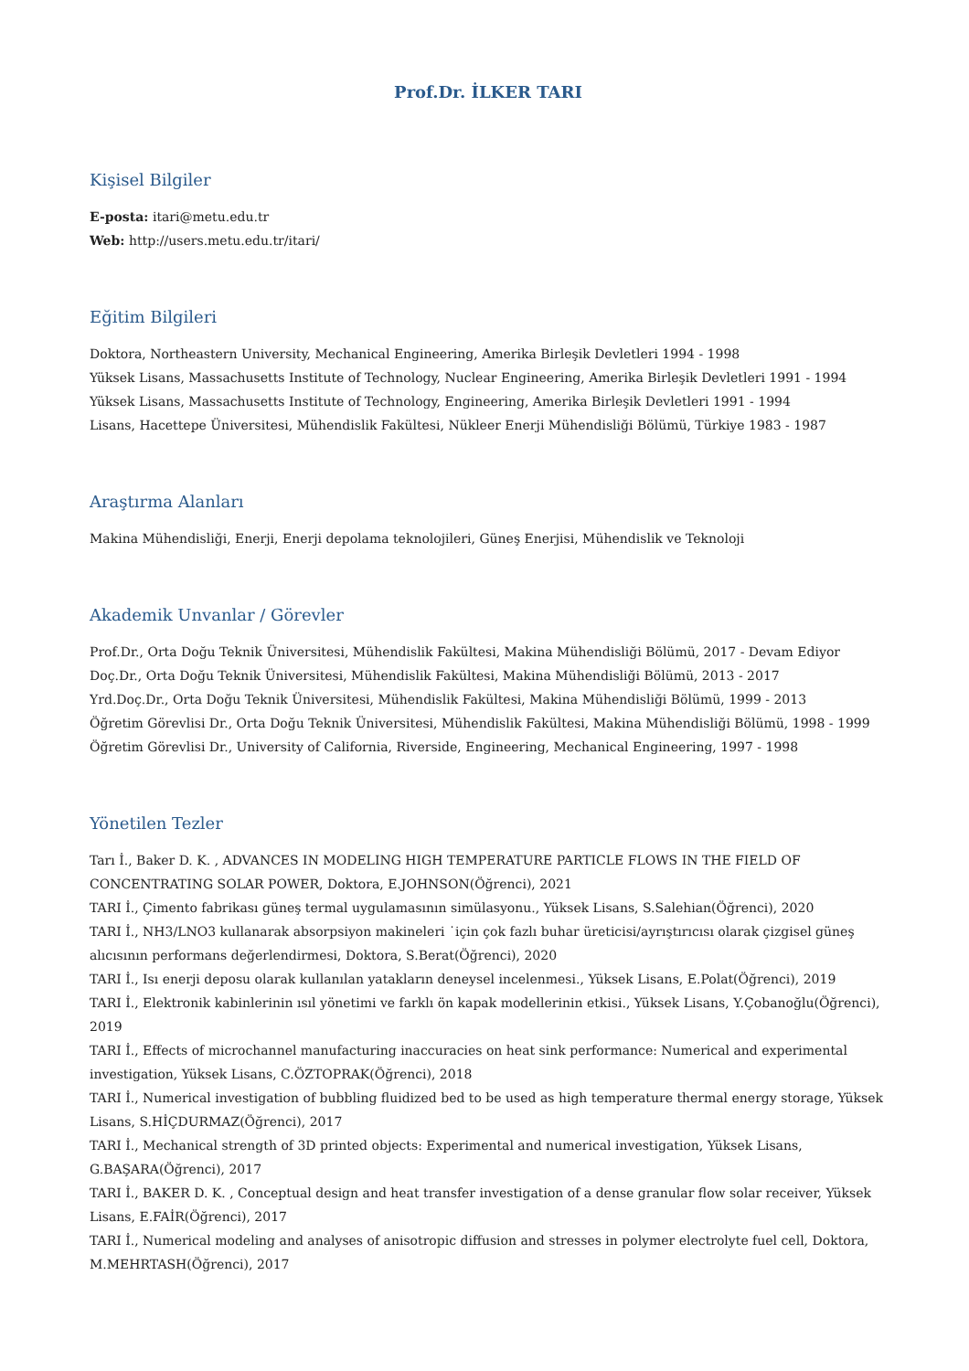Prof.Dr. İLKER TARI
Kişisel Bilgiler
E-posta: itari@metu.edu.tr
Web: http://users.metu.edu.tr/itari/
Eğitim Bilgileri
Doktora, Northeastern University, Mechanical Engineering, Amerika Birleşik Devletleri 1994 - 1998
Yüksek Lisans, Massachusetts Institute of Technology, Nuclear Engineering, Amerika Birleşik Devletleri 1991 - 1994
Yüksek Lisans, Massachusetts Institute of Technology, Engineering, Amerika Birleşik Devletleri 1991 - 1994
Lisans, Hacettepe Üniversitesi, Mühendislik Fakültesi, Nükleer Enerji Mühendisliği Bölümü, Türkiye 1983 - 1987
Araştırma Alanları
Makina Mühendisliği, Enerji, Enerji depolama teknolojileri, Güneş Enerjisi, Mühendislik ve Teknoloji
Akademik Unvanlar / Görevler
Prof.Dr., Orta Doğu Teknik Üniversitesi, Mühendislik Fakültesi, Makina Mühendisliği Bölümü, 2017 - Devam Ediyor
Doç.Dr., Orta Doğu Teknik Üniversitesi, Mühendislik Fakültesi, Makina Mühendisliği Bölümü, 2013 - 2017
Yrd.Doç.Dr., Orta Doğu Teknik Üniversitesi, Mühendislik Fakültesi, Makina Mühendisliği Bölümü, 1999 - 2013
Öğretim Görevlisi Dr., Orta Doğu Teknik Üniversitesi, Mühendislik Fakültesi, Makina Mühendisliği Bölümü, 1998 - 1999
Öğretim Görevlisi Dr., University of California, Riverside, Engineering, Mechanical Engineering, 1997 - 1998
Yönetilen Tezler
Tarı İ., Baker D. K. , ADVANCES IN MODELING HIGH TEMPERATURE PARTICLE FLOWS IN THE FIELD OF CONCENTRATING SOLAR POWER, Doktora, E.JOHNSON(Öğrenci), 2021
TARI İ., Çimento fabrikası güneş termal uygulamasının simülasyonu., Yüksek Lisans, S.Salehian(Öğrenci), 2020
TARI İ., NH3/LNO3 kullanarak absorpsiyon makineleri ˙için çok fazlı buhar üreticisi/ayrıştırıcısı olarak çizgisel güneş alıcısının performans değerlendirmesi, Doktora, S.Berat(Öğrenci), 2020
TARI İ., Isı enerji deposu olarak kullanılan yatakların deneysel incelenmesi., Yüksek Lisans, E.Polat(Öğrenci), 2019
TARI İ., Elektronik kabinlerinin ısıl yönetimi ve farklı ön kapak modellerinin etkisi., Yüksek Lisans, Y.Çobanoğlu(Öğrenci), 2019
TARI İ., Effects of microchannel manufacturing inaccuracies on heat sink performance: Numerical and experimental investigation, Yüksek Lisans, C.ÖZTOPRAK(Öğrenci), 2018
TARI İ., Numerical investigation of bubbling fluidized bed to be used as high temperature thermal energy storage, Yüksek Lisans, S.HİÇDURMAZ(Öğrenci), 2017
TARI İ., Mechanical strength of 3D printed objects: Experimental and numerical investigation, Yüksek Lisans, G.BAŞARA(Öğrenci), 2017
TARI İ., BAKER D. K. , Conceptual design and heat transfer investigation of a dense granular flow solar receiver, Yüksek Lisans, E.FAİR(Öğrenci), 2017
TARI İ., Numerical modeling and analyses of anisotropic diffusion and stresses in polymer electrolyte fuel cell, Doktora, M.MEHRTASH(Öğrenci), 2017